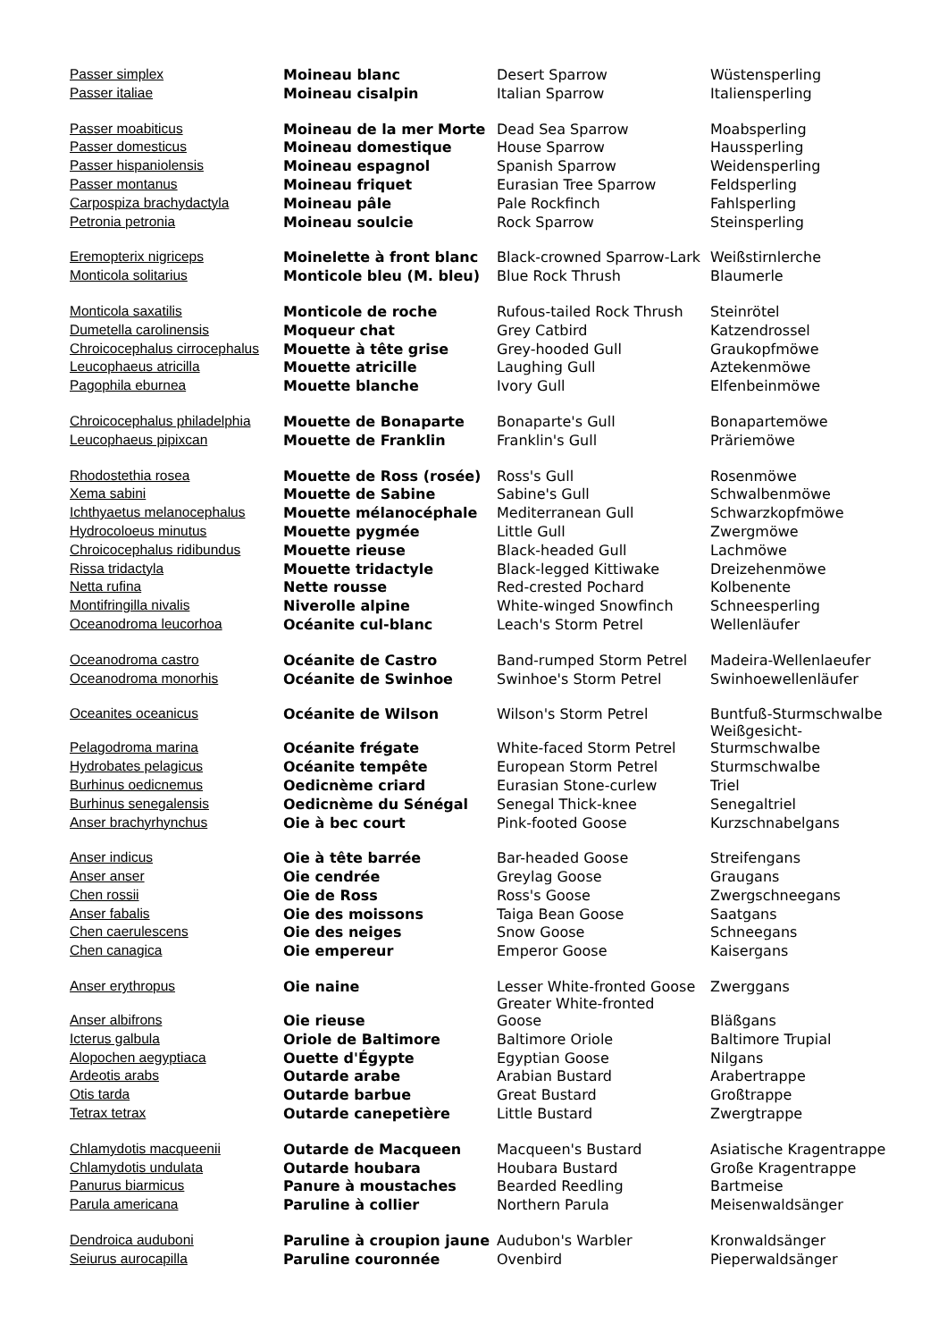| Passer simplex | Moineau blanc | Desert Sparrow | Wüstensperling |
| Passer italiae | Moineau cisalpin | Italian Sparrow | Italiensperling |
| Passer moabiticus | Moineau de la mer Morte | Dead Sea Sparrow | Moabsperling |
| Passer domesticus | Moineau domestique | House Sparrow | Haussperling |
| Passer hispaniolensis | Moineau espagnol | Spanish Sparrow | Weidensperling |
| Passer montanus | Moineau friquet | Eurasian Tree Sparrow | Feldsperling |
| Carpospiza brachydactyla | Moineau pâle | Pale Rockfinch | Fahlsperling |
| Petronia petronia | Moineau soulcie | Rock Sparrow | Steinsperling |
| Eremopterix nigriceps | Moinelette à front blanc | Black-crowned Sparrow-Lark | Weißstirnlerche |
| Monticola solitarius | Monticole bleu (M. bleu) | Blue Rock Thrush | Blaumerle |
| Monticola saxatilis | Monticole de roche | Rufous-tailed Rock Thrush | Steinrötel |
| Dumetella carolinensis | Moqueur chat | Grey Catbird | Katzendrossel |
| Chroicocephalus cirrocephalus | Mouette à tête grise | Grey-hooded Gull | Graukopfmöwe |
| Leucophaeus atricilla | Mouette atricille | Laughing Gull | Aztekenmöwe |
| Pagophila eburnea | Mouette blanche | Ivory Gull | Elfenbeinmöwe |
| Chroicocephalus philadelphia | Mouette de Bonaparte | Bonaparte's Gull | Bonapartemöwe |
| Leucophaeus pipixcan | Mouette de Franklin | Franklin's Gull | Präriemöwe |
| Rhodostethia rosea | Mouette de Ross (rosée) | Ross's Gull | Rosenmöwe |
| Xema sabini | Mouette de Sabine | Sabine's Gull | Schwalbenmöwe |
| Ichthyaetus melanocephalus | Mouette mélanocéphale | Mediterranean Gull | Schwarzkopfmöwe |
| Hydrocoloeus minutus | Mouette pygmée | Little Gull | Zwergmöwe |
| Chroicocephalus ridibundus | Mouette rieuse | Black-headed Gull | Lachmöwe |
| Rissa tridactyla | Mouette tridactyle | Black-legged Kittiwake | Dreizehenmöwe |
| Netta rufina | Nette rousse | Red-crested Pochard | Kolbenente |
| Montifringilla nivalis | Niverolle alpine | White-winged Snowfinch | Schneesperling |
| Oceanodroma leucorhoa | Océanite cul-blanc | Leach's Storm Petrel | Wellenläufer |
| Oceanodroma castro | Océanite de Castro | Band-rumped Storm Petrel | Madeira-Wellenlaeufer |
| Oceanodroma monorhis | Océanite de Swinhoe | Swinhoe's Storm Petrel | Swinhoewellenläufer |
| Oceanites oceanicus | Océanite de Wilson | Wilson's Storm Petrel | Buntfuß-Sturmschwalbe Weißgesicht- |
| Pelagodroma marina | Océanite frégate | White-faced Storm Petrel | Sturmschwalbe |
| Hydrobates pelagicus | Océanite tempête | European Storm Petrel | Sturmschwalbe |
| Burhinus oedicnemus | Oedicnème criard | Eurasian Stone-curlew | Triel |
| Burhinus senegalensis | Oedicnème du Sénégal | Senegal Thick-knee | Senegaltriel |
| Anser brachyrhynchus | Oie à bec court | Pink-footed Goose | Kurzschnabelgans |
| Anser indicus | Oie à tête barrée | Bar-headed Goose | Streifengans |
| Anser anser | Oie cendrée | Greylag Goose | Graugans |
| Chen rossii | Oie de Ross | Ross's Goose | Zwergschneegans |
| Anser fabalis | Oie des moissons | Taiga Bean Goose | Saatgans |
| Chen caerulescens | Oie des neiges | Snow Goose | Schneegans |
| Chen canagica | Oie empereur | Emperor Goose | Kaisergans |
| Anser erythropus | Oie naine | Lesser White-fronted Goose Greater White-fronted | Zwerggans |
| Anser albifrons | Oie rieuse | Goose | Bläßgans |
| Icterus galbula | Oriole de Baltimore | Baltimore Oriole | Baltimore Trupial |
| Alopochen aegyptiaca | Ouette d'Égypte | Egyptian Goose | Nilgans |
| Ardeotis arabs | Outarde arabe | Arabian Bustard | Arabertrappe |
| Otis tarda | Outarde barbue | Great Bustard | Großtrappe |
| Tetrax tetrax | Outarde canepetière | Little Bustard | Zwergtrappe |
| Chlamydotis macqueenii | Outarde de Macqueen | Macqueen's Bustard | Asiatische Kragentrappe |
| Chlamydotis undulata | Outarde houbara | Houbara Bustard | Große Kragentrappe |
| Panurus biarmicus | Panure à moustaches | Bearded Reedling | Bartmeise |
| Parula americana | Paruline à collier | Northern Parula | Meisenwaldsänger |
| Dendroica auduboni | Paruline à croupion jaune | Audubon's Warbler | Kronwaldsänger |
| Seiurus aurocapilla | Paruline couronnée | Ovenbird | Pieperwaldsänger |